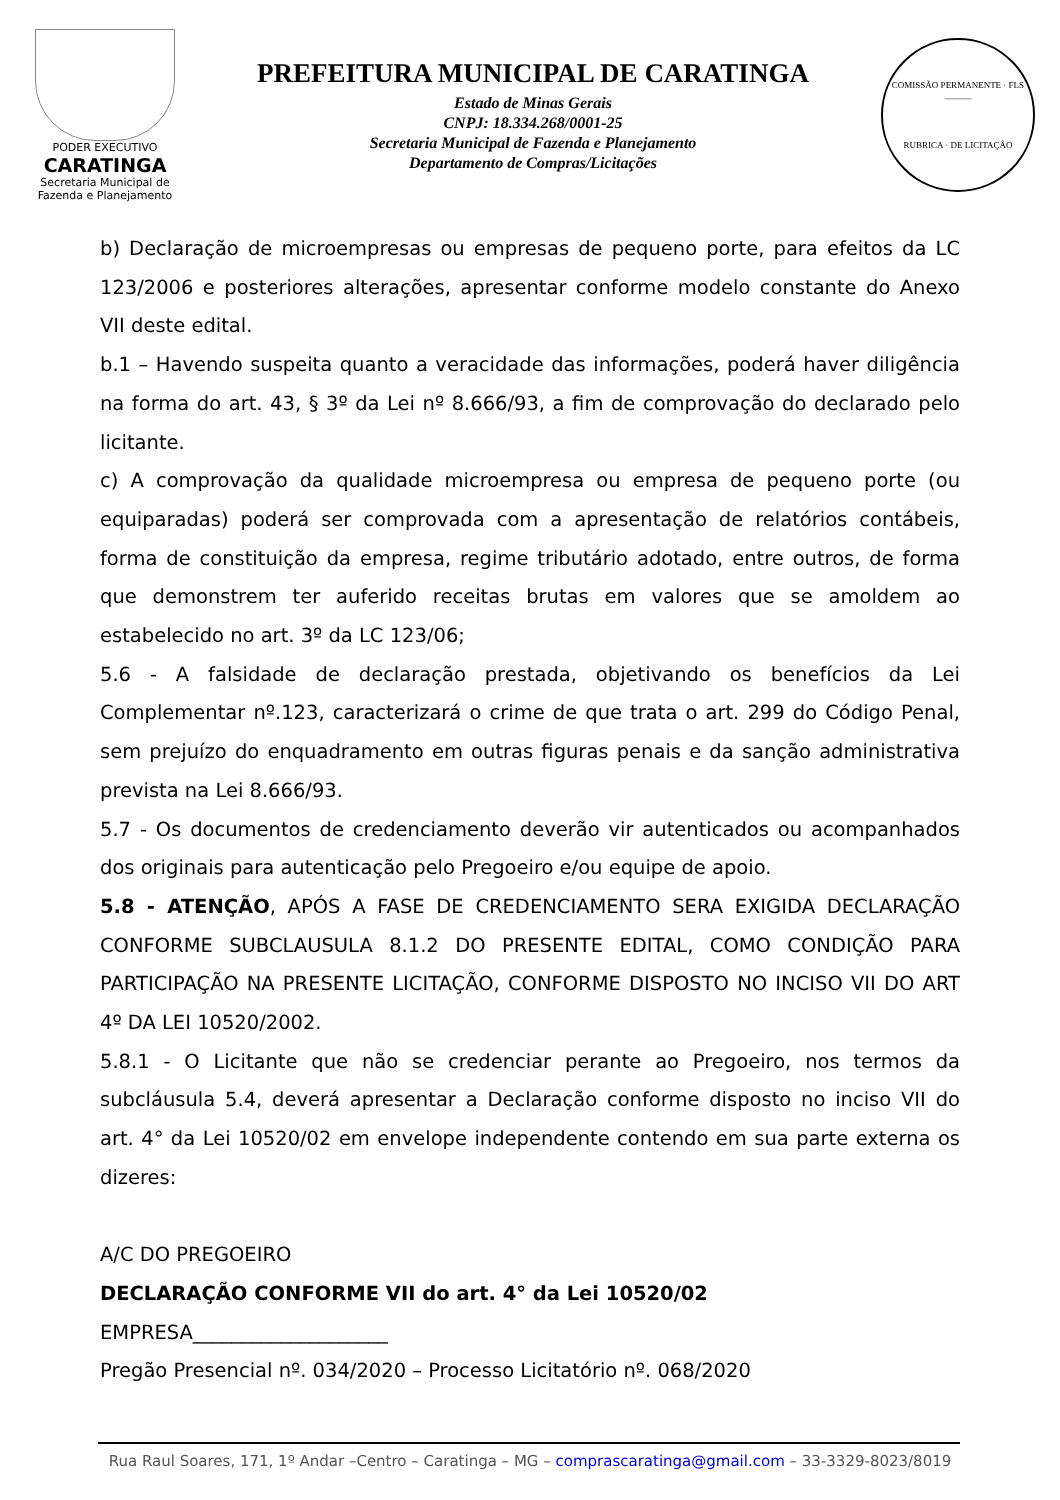PODER EXECUTIVO
CARATINGA
Secretaria Municipal de
Fazenda e Planejamento
PREFEITURA MUNICIPAL DE CARATINGA
Estado de Minas Gerais
CNPJ: 18.334.268/0001-25
Secretaria Municipal de Fazenda e Planejamento
Departamento de Compras/Licitações
COMISSÃO PERMANENTE · FLS ______
RUBRICA · DE LICITAÇÃO
b) Declaração de microempresas ou empresas de pequeno porte, para efeitos da LC 123/2006 e posteriores alterações, apresentar conforme modelo constante do Anexo VII deste edital.
b.1 – Havendo suspeita quanto a veracidade das informações, poderá haver diligência na forma do art. 43, § 3º da Lei nº 8.666/93, a fim de comprovação do declarado pelo licitante.
c) A comprovação da qualidade microempresa ou empresa de pequeno porte (ou equiparadas) poderá ser comprovada com a apresentação de relatórios contábeis, forma de constituição da empresa, regime tributário adotado, entre outros, de forma que demonstrem ter auferido receitas brutas em valores que se amoldem ao estabelecido no art. 3º da LC 123/06;
5.6 - A falsidade de declaração prestada, objetivando os benefícios da Lei Complementar nº.123, caracterizará o crime de que trata o art. 299 do Código Penal, sem prejuízo do enquadramento em outras figuras penais e da sanção administrativa prevista na Lei 8.666/93.
5.7 - Os documentos de credenciamento deverão vir autenticados ou acompanhados dos originais para autenticação pelo Pregoeiro e/ou equipe de apoio.
5.8 - ATENÇÃO, APÓS A FASE DE CREDENCIAMENTO SERA EXIGIDA DECLARAÇÃO CONFORME SUBCLAUSULA 8.1.2 DO PRESENTE EDITAL, COMO CONDIÇÃO PARA PARTICIPAÇÃO NA PRESENTE LICITAÇÃO, CONFORME DISPOSTO NO INCISO VII DO ART 4º DA LEI 10520/2002.
5.8.1 - O Licitante que não se credenciar perante ao Pregoeiro, nos termos da subcláusula 5.4, deverá apresentar a Declaração conforme disposto no inciso VII do art. 4° da Lei 10520/02 em envelope independente contendo em sua parte externa os dizeres:
A/C DO PREGOEIRO
DECLARAÇÃO CONFORME VII do art. 4° da Lei 10520/02
EMPRESA____________________
Pregão Presencial nº. 034/2020 – Processo Licitatório nº. 068/2020
Rua Raul Soares, 171, 1º Andar –Centro – Caratinga – MG – comprascaratinga@gmail.com – 33-3329-8023/8019